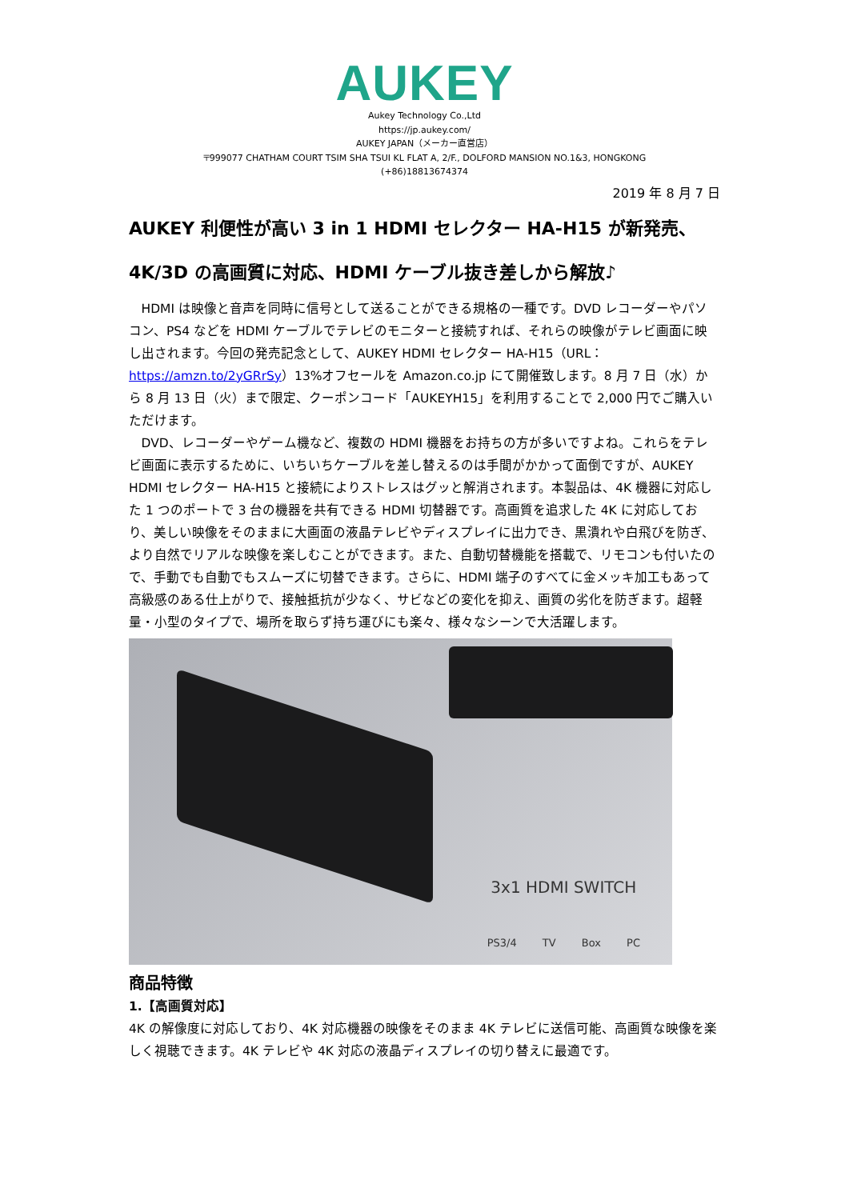AUKEY
Aukey Technology Co.,Ltd
https://jp.aukey.com/
AUKEY JAPAN（メーカー直営店）
〒999077 CHATHAM COURT TSIM SHA TSUI KL FLAT A, 2/F., DOLFORD MANSION NO.1&3, HONGKONG
(+86)18813674374
2019 年 8 月 7 日
AUKEY 利便性が高い 3 in 1 HDMI セレクター HA-H15 が新発売、4K/3D の高画質に対応、HDMI ケーブル抜き差しから解放♪
HDMI は映像と音声を同時に信号として送ることができる規格の一種です。DVD レコーダーやパソコン、PS4 などを HDMI ケーブルでテレビのモニターと接続すれば、それらの映像がテレビ画面に映し出されます。今回の発売記念として、AUKEY HDMI セレクター HA-H15（URL：https://amzn.to/2yGRrSy）13%オフセールを Amazon.co.jp にて開催致します。8 月 7 日（水）から 8 月 13 日（火）まで限定、クーポンコード「AUKEYH15」を利用することで 2,000 円でご購入いただけます。
DVD、レコーダーやゲーム機など、複数の HDMI 機器をお持ちの方が多いですよね。これらをテレビ画面に表示するために、いちいちケーブルを差し替えるのは手間がかかって面倒ですが、AUKEY HDMI セレクター HA-H15 と接続によりストレスはグッと解消されます。本製品は、4K 機器に対応した 1 つのポートで 3 台の機器を共有できる HDMI 切替器です。高画質を追求した 4K に対応しており、美しい映像をそのままに大画面の液晶テレビやディスプレイに出力でき、黒潰れや白飛びを防ぎ、より自然でリアルな映像を楽しむことができます。また、自動切替機能を搭載で、リモコンも付いたので、手動でも自動でもスムーズに切替できます。さらに、HDMI 端子のすべてに金メッキ加工もあって高級感のある仕上がりで、接触抵抗が少なく、サビなどの変化を抑え、画質の劣化を防ぎます。超軽量・小型のタイプで、場所を取らず持ち運びにも楽々、様々なシーンで大活躍します。
3x1 HDMI SWITCH
PS3/4 TV Box PC
商品特徴
1.【高画質対応】
4K の解像度に対応しており、4K 対応機器の映像をそのまま 4K テレビに送信可能、高画質な映像を楽しく視聴できます。4K テレビや 4K 対応の液晶ディスプレイの切り替えに最適です。